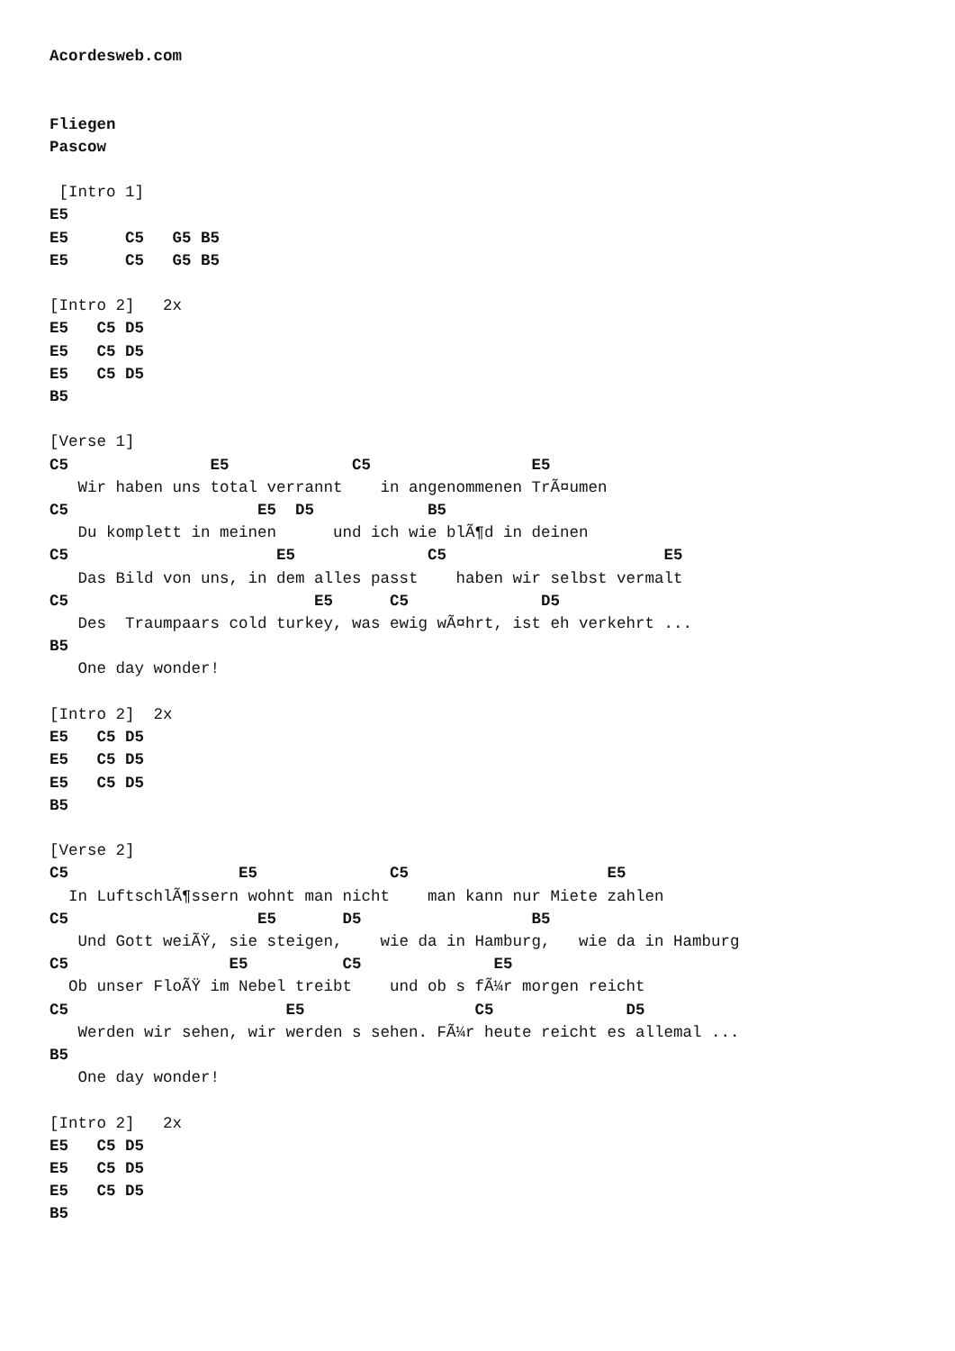Acordesweb.com


Fliegen
Pascow

 [Intro 1]
E5
E5      C5   G5 B5
E5      C5   G5 B5

[Intro 2]   2x
E5   C5 D5
E5   C5 D5
E5   C5 D5
B5

[Verse 1]
C5               E5             C5                 E5
   Wir haben uns total verrannt    in angenommenen TrÃ¤umen
C5                    E5  D5            B5
   Du komplett in meinen      und ich wie blÃ¶d in deinen
C5                      E5              C5                       E5
   Das Bild von uns, in dem alles passt    haben wir selbst vermalt
C5                          E5      C5              D5
   Des  Traumpaars cold turkey, was ewig wÃ¤hrt, ist eh verkehrt ...
B5
   One day wonder!

[Intro 2]  2x
E5   C5 D5
E5   C5 D5
E5   C5 D5
B5

[Verse 2]
C5                  E5              C5                     E5
  In LuftschlÃ¶ssern wohnt man nicht    man kann nur Miete zahlen
C5                    E5       D5                  B5
   Und Gott weiÃŸ, sie steigen,    wie da in Hamburg,   wie da in Hamburg
C5                 E5          C5              E5
  Ob unser FloÃŸ im Nebel treibt    und ob s fÃ¼r morgen reicht
C5                       E5                  C5              D5
   Werden wir sehen, wir werden s sehen. FÃ¼r heute reicht es allemal ...
B5
   One day wonder!

[Intro 2]   2x
E5   C5 D5
E5   C5 D5
E5   C5 D5
B5